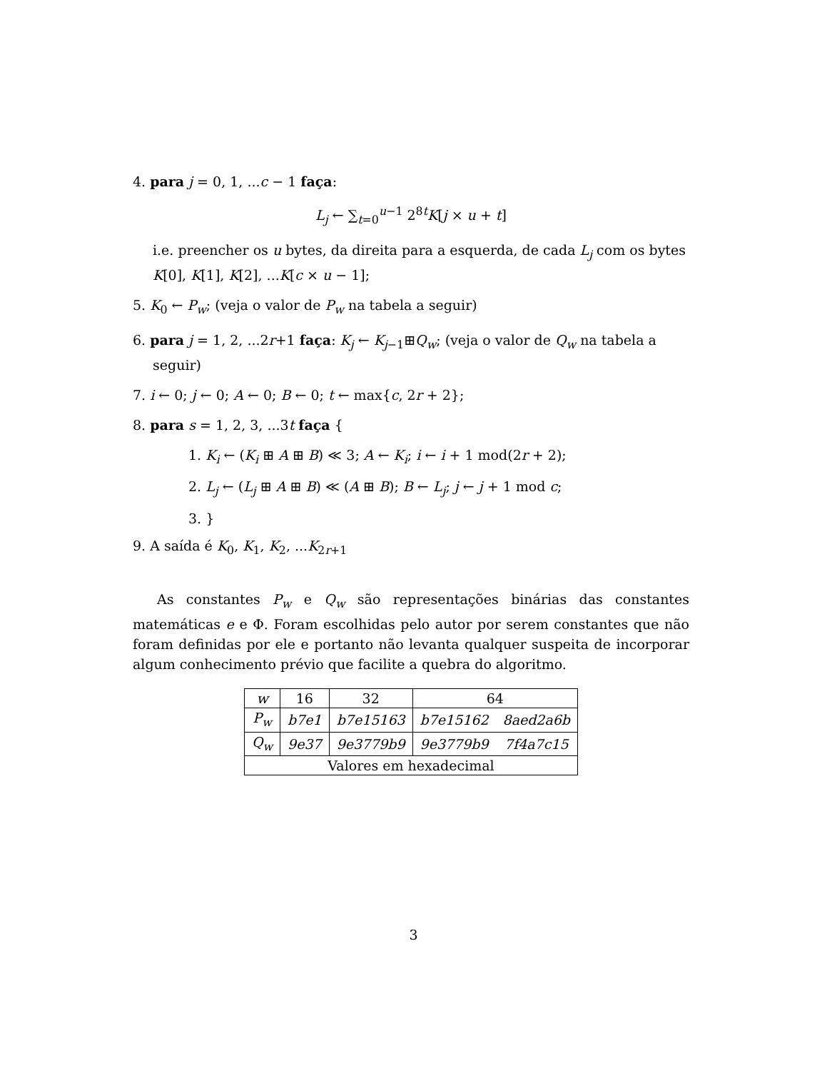4. para j = 0, 1, ...c − 1 faça:
L<sub>j</sub> ← ∑<sub>t=0</sub><sup>u−1</sup> 2<sup>8t</sup>K[j × u + t]
i.e. preencher os u bytes, da direita para a esquerda, de cada L<sub>j</sub> com os bytes K[0], K[1], K[2], ...K[c × u − 1];
5. K<sub>0</sub> ← P<sub>w</sub>; (veja o valor de P<sub>w</sub> na tabela a seguir)
6. para j = 1, 2, ...2r+1 faça: K<sub>j</sub> ← K<sub>j−1</sub>⊞Q<sub>w</sub>; (veja o valor de Q<sub>w</sub> na tabela a seguir)
7. i ← 0; j ← 0; A ← 0; B ← 0; t ← max{c, 2r + 2};
8. para s = 1, 2, 3, ...3t faça {
1. K<sub>i</sub> ← (K<sub>i</sub> ⊞ A ⊞ B) ≪ 3; A ← K<sub>i</sub>; i ← i + 1 mod(2r + 2);
2. L<sub>j</sub> ← (L<sub>j</sub> ⊞ A ⊞ B) ≪ (A ⊞ B); B ← L<sub>j</sub>; j ← j + 1 mod c;
3. }
9. A saída é K<sub>0</sub>, K<sub>1</sub>, K<sub>2</sub>, ...K<sub>2r+1</sub>
As constantes P<sub>w</sub> e Q<sub>w</sub> são representações binárias das constantes matemáticas e e Φ. Foram escolhidas pelo autor por serem constantes que não foram definidas por ele e portanto não levanta qualquer suspeita de incorporar algum conhecimento prévio que facilite a quebra do algoritmo.
| w | 16 | 32 | 64 | |
| P<sub>w</sub> | b7e1 | b7e15163 | b7e15162 | 8aed2a6b |
| Q<sub>w</sub> | 9e37 | 9e3779b9 | 9e3779b9 | 7f4a7c15 |
| Valores em hexadecimal | | | | |
3